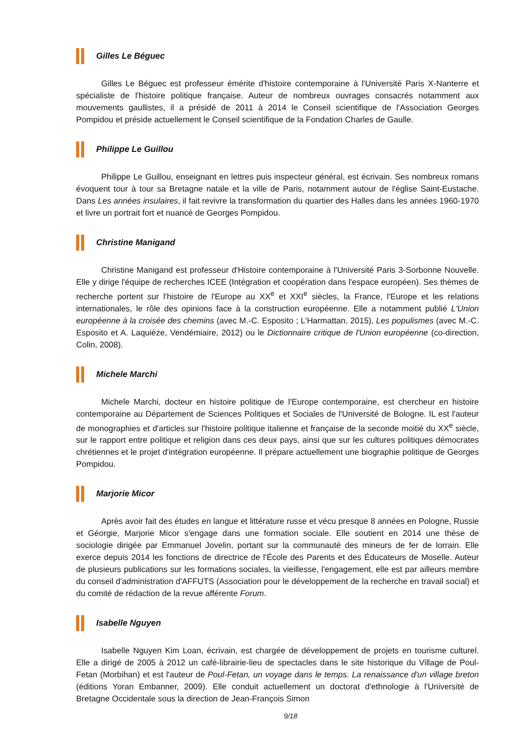Gilles Le Béguec
Gilles Le Béguec est professeur émérite d'histoire contemporaine à l'Université Paris X-Nanterre et spécialiste de l'histoire politique française. Auteur de nombreux ouvrages consacrés notamment aux mouvements gaullistes, il a présidé de 2011 à 2014 le Conseil scientifique de l'Association Georges Pompidou et préside actuellement le Conseil scientifique de la Fondation Charles de Gaulle.
Philippe Le Guillou
Philippe Le Guillou, enseignant en lettres puis inspecteur général, est écrivain. Ses nombreux romans évoquent tour à tour sa Bretagne natale et la ville de Paris, notamment autour de l'église Saint-Eustache. Dans Les années insulaires, il fait revivre la transformation du quartier des Halles dans les années 1960-1970 et livre un portrait fort et nuancé de Georges Pompidou.
Christine Manigand
Christine Manigand est professeur d'Histoire contemporaine à l'Université Paris 3-Sorbonne Nouvelle. Elle y dirige l'équipe de recherches ICEE (Intégration et coopération dans l'espace européen). Ses thèmes de recherche portent sur l'histoire de l'Europe au XX<sup>e</sup> et XXI<sup>e</sup> siècles, la France, l'Europe et les relations internationales, le rôle des opinions face à la construction européenne. Elle a notamment publié L'Union européenne à la croisée des chemins (avec M.-C. Esposito ; L'Harmattan, 2015), Les populismes (avec M.-C. Esposito et A. Laquièze, Vendémiaire, 2012) ou le Dictionnaire critique de l'Union européenne (co-direction, Colin, 2008).
Michele Marchi
Michele Marchi, docteur en histoire politique de l'Europe contemporaine, est chercheur en histoire contemporaine au Département de Sciences Politiques et Sociales de l'Université de Bologne. IL est l'auteur de monographies et d'articles sur l'histoire politique italienne et française de la seconde moitié du XX<sup>e</sup> siècle, sur le rapport entre politique et religion dans ces deux pays, ainsi que sur les cultures politiques démocrates chrétiennes et le projet d'intégration européenne. Il prépare actuellement une biographie politique de Georges Pompidou.
Marjorie Micor
Après avoir fait des études en langue et littérature russe et vécu presque 8 années en Pologne, Russie et Géorgie, Marjorie Micor s'engage dans une formation sociale. Elle soutient en 2014 une thèse de sociologie dirigée par Emmanuel Jovelin, portant sur la communauté des mineurs de fer de lorrain. Elle exerce depuis 2014 les fonctions de directrice de l'École des Parents et des Éducateurs de Moselle. Auteur de plusieurs publications sur les formations sociales, la vieillesse, l'engagement, elle est par ailleurs membre du conseil d'administration d'AFFUTS (Association pour le développement de la recherche en travail social) et du comité de rédaction de la revue afférente Forum.
Isabelle Nguyen
Isabelle Nguyen Kim Loan, écrivain, est chargée de développement de projets en tourisme culturel. Elle a dirigé de 2005 à 2012 un café-librairie-lieu de spectacles dans le site historique du Village de Poul-Fetan (Morbihan) et est l'auteur de Poul-Fetan, un voyage dans le temps. La renaissance d'un village breton (éditions Yoran Embanner, 2009). Elle conduit actuellement un doctorat d'ethnologie à l'Université de Bretagne Occidentale sous la direction de Jean-François Simon
9/18